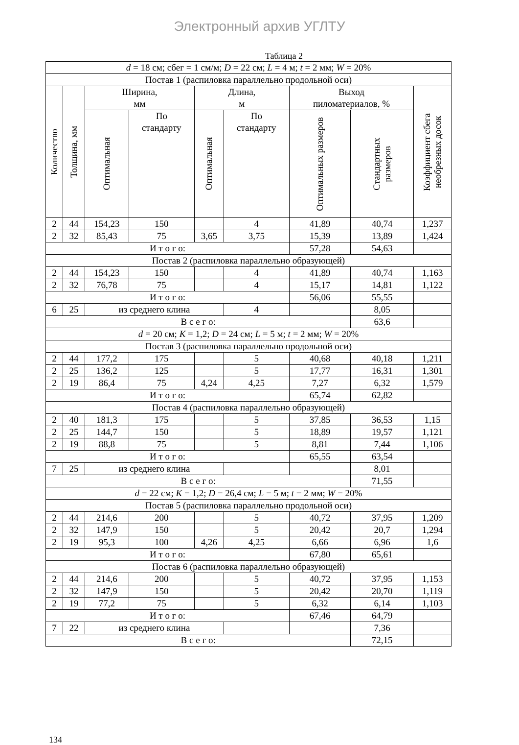Электронный архив УГЛТУ
Таблица 2
| d = 18 см; сбег = 1 см/м; D = 22 см; L = 4 м; t = 2 мм; W = 20% | | | | | | | | | |
| Постав 1 (распиловка параллельно продольной оси) | | | | | | | | | |
| Количество | Толщина, мм | Ширина, мм | | Длина, м | | | Выход пиломатериалов, % | | Коэффициент сбега необрезных досок |
| | | Оптимальная | По стандарту | Оптимальная | По стандарту | | Оптимальных размеров | Стандартных размеров | |
| 2 | 44 | 154,23 | 150 | | 4 | | 41,89 | 40,74 | 1,237 |
| 2 | 32 | 85,43 | 75 | 3,65 | 3,75 | | 15,39 | 13,89 | 1,424 |
| И т о г о: | | | | | | | 57,28 | 54,63 | |
| Постав 2 (распиловка параллельно образующей) | | | | | | | | | |
| 2 | 44 | 154,23 | 150 | | 4 | | 41,89 | 40,74 | 1,163 |
| 2 | 32 | 76,78 | 75 | | 4 | | 15,17 | 14,81 | 1,122 |
| И т о г о: | | | | | | | 56,06 | 55,55 | |
| 6 | 25 | из среднего клина | | | | 4 | | 8,05 | |
| В с е г о: | | | | | | | | 63,6 | |
| d = 20 см; K = 1,2; D = 24 см; L = 5 м; t = 2 мм; W = 20% | | | | | | | | | |
| Постав 3 (распиловка параллельно продольной оси) | | | | | | | | | |
| 2 | 44 | 177,2 | 175 | | 5 | | 40,68 | 40,18 | 1,211 |
| 2 | 25 | 136,2 | 125 | | 5 | | 17,77 | 16,31 | 1,301 |
| 2 | 19 | 86,4 | 75 | 4,24 | 4,25 | | 7,27 | 6,32 | 1,579 |
| И т о г о: | | | | | | | 65,74 | 62,82 | |
| Постав 4 (распиловка параллельно образующей) | | | | | | | | | |
| 2 | 40 | 181,3 | 175 | | 5 | | 37,85 | 36,53 | 1,15 |
| 2 | 25 | 144,7 | 150 | | 5 | | 18,89 | 19,57 | 1,121 |
| 2 | 19 | 88,8 | 75 | | 5 | | 8,81 | 7,44 | 1,106 |
| И т о г о: | | | | | | | 65,55 | 63,54 | |
| 7 | 25 | из среднего клина | | | | | | 8,01 | |
| В с е г о: | | | | | | | | 71,55 | |
| d = 22 см; K = 1,2; D = 26,4 см; L = 5 м; t = 2 мм; W = 20% | | | | | | | | | |
| Постав 5 (распиловка параллельно продольной оси) | | | | | | | | | |
| 2 | 44 | 214,6 | 200 | | 5 | | 40,72 | 37,95 | 1,209 |
| 2 | 32 | 147,9 | 150 | | 5 | | 20,42 | 20,7 | 1,294 |
| 2 | 19 | 95,3 | 100 | 4,26 | 4,25 | | 6,66 | 6,96 | 1,6 |
| И т о г о: | | | | | | | 67,80 | 65,61 | |
| Постав 6 (распиловка параллельно образующей) | | | | | | | | | |
| 2 | 44 | 214,6 | 200 | | 5 | | 40,72 | 37,95 | 1,153 |
| 2 | 32 | 147,9 | 150 | | 5 | | 20,42 | 20,70 | 1,119 |
| 2 | 19 | 77,2 | 75 | | 5 | | 6,32 | 6,14 | 1,103 |
| И т о г о: | | | | | | | 67,46 | 64,79 | |
| 7 | 22 | из среднего клина | | | | | | 7,36 | |
| В с е г о: | | | | | | | | 72,15 | |
134